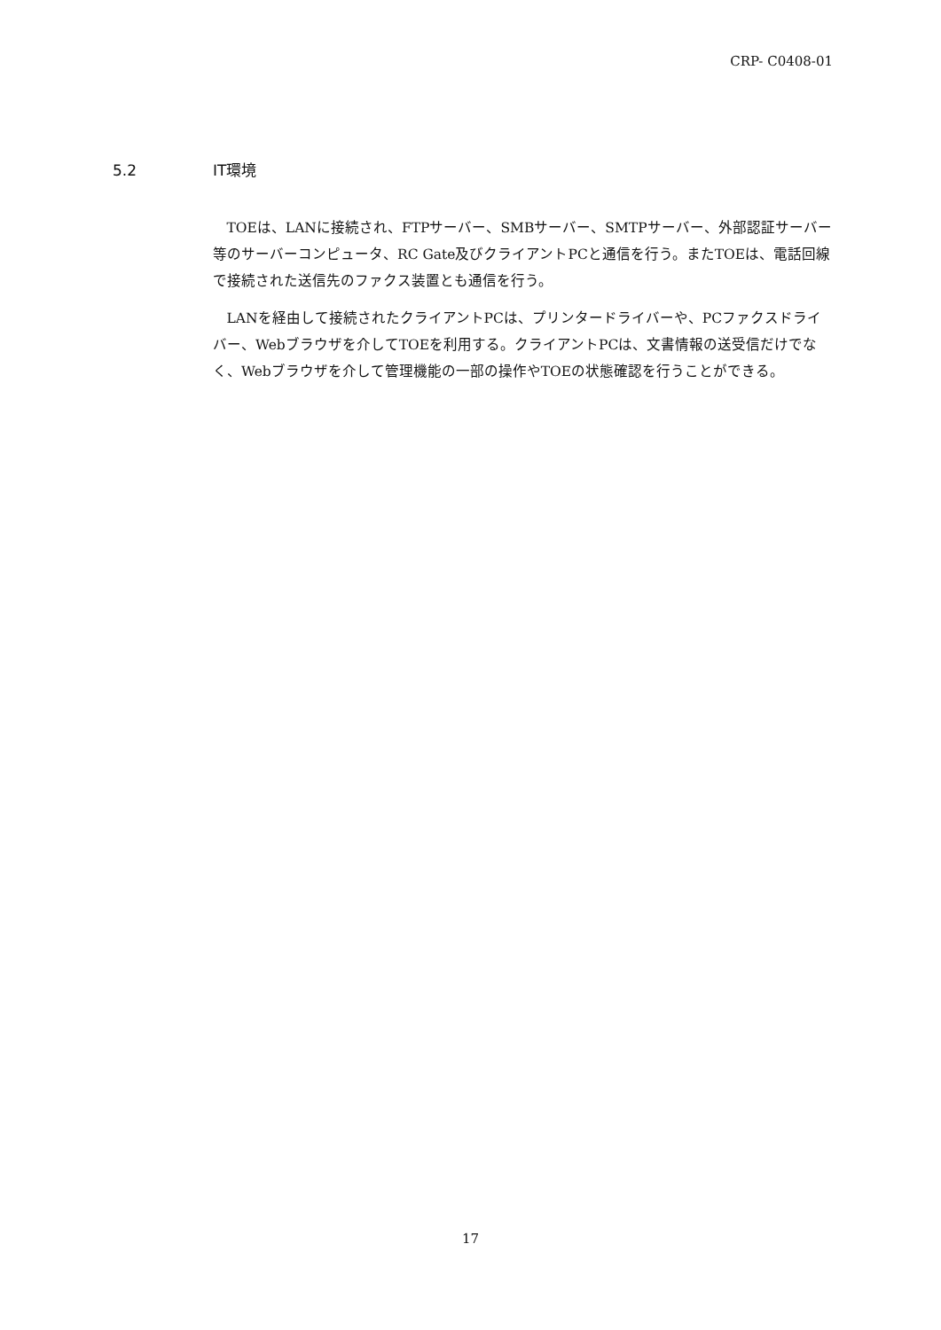CRP- C0408-01
5.2 IT環境
TOEは、LANに接続され、FTPサーバー、SMBサーバー、SMTPサーバー、外部認証サーバー等のサーバーコンピュータ、RC Gate及びクライアントPCと通信を行う。またTOEは、電話回線で接続された送信先のファクス装置とも通信を行う。
LANを経由して接続されたクライアントPCは、プリンタードライバーや、PCファクスドライバー、Webブラウザを介してTOEを利用する。クライアントPCは、文書情報の送受信だけでなく、Webブラウザを介して管理機能の一部の操作やTOEの状態確認を行うことができる。
17